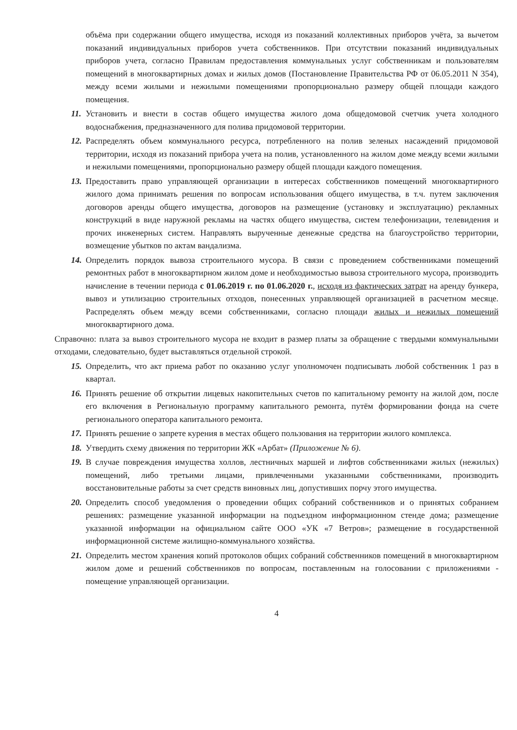объёма при содержании общего имущества, исходя из показаний коллективных приборов учёта, за вычетом показаний индивидуальных приборов учета собственников. При отсутствии показаний индивидуальных приборов учета, согласно Правилам предоставления коммунальных услуг собственникам и пользователям помещений в многоквартирных домах и жилых домов (Постановление Правительства РФ от 06.05.2011 N 354), между всеми жилыми и нежилыми помещениями пропорционально размеру общей площади каждого помещения.
11. Установить и внести в состав общего имущества жилого дома общедомовой счетчик учета холодного водоснабжения, предназначенного для полива придомовой территории.
12. Распределять объем коммунального ресурса, потребленного на полив зеленых насаждений придомовой территории, исходя из показаний прибора учета на полив, установленного на жилом доме между всеми жилыми и нежилыми помещениями, пропорционально размеру общей площади каждого помещения.
13. Предоставить право управляющей организации в интересах собственников помещений многоквартирного жилого дома принимать решения по вопросам использования общего имущества, в т.ч. путем заключения договоров аренды общего имущества, договоров на размещение (установку и эксплуатацию) рекламных конструкций в виде наружной рекламы на частях общего имущества, систем телефонизации, телевидения и прочих инженерных систем. Направлять вырученные денежные средства на благоустройство территории, возмещение убытков по актам вандализма.
14. Определить порядок вывоза строительного мусора. В связи с проведением собственниками помещений ремонтных работ в многоквартирном жилом доме и необходимостью вывоза строительного мусора, производить начисление в течении периода с 01.06.2019 г. по 01.06.2020 г., исходя из фактических затрат на аренду бункера, вывоз и утилизацию строительных отходов, понесенных управляющей организацией в расчетном месяце. Распределять объем между всеми собственниками, согласно площади жилых и нежилых помещений многоквартирного дома.
Справочно: плата за вывоз строительного мусора не входит в размер платы за обращение с твердыми коммунальными отходами, следовательно, будет выставляться отдельной строкой.
15. Определить, что акт приема работ по оказанию услуг уполномочен подписывать любой собственник 1 раз в квартал.
16. Принять решение об открытии лицевых накопительных счетов по капитальному ремонту на жилой дом, после его включения в Региональную программу капитального ремонта, путём формировании фонда на счете регионального оператора капитального ремонта.
17. Принять решение о запрете курения в местах общего пользования на территории жилого комплекса.
18. Утвердить схему движения по территории ЖК «Арбат» (Приложение № 6).
19. В случае повреждения имущества холлов, лестничных маршей и лифтов собственниками жилых (нежилых) помещений, либо третьими лицами, привлеченными указанными собственниками, производить восстановительные работы за счет средств виновных лиц, допустивших порчу этого имущества.
20. Определить способ уведомления о проведении общих собраний собственников и о принятых собранием решениях: размещение указанной информации на подъездном информационном стенде дома; размещение указанной информации на официальном сайте ООО «УК «7 Ветров»; размещение в государственной информационной системе жилищно-коммунального хозяйства.
21. Определить местом хранения копий протоколов общих собраний собственников помещений в многоквартирном жилом доме и решений собственников по вопросам, поставленным на голосовании с приложениями - помещение управляющей организации.
4